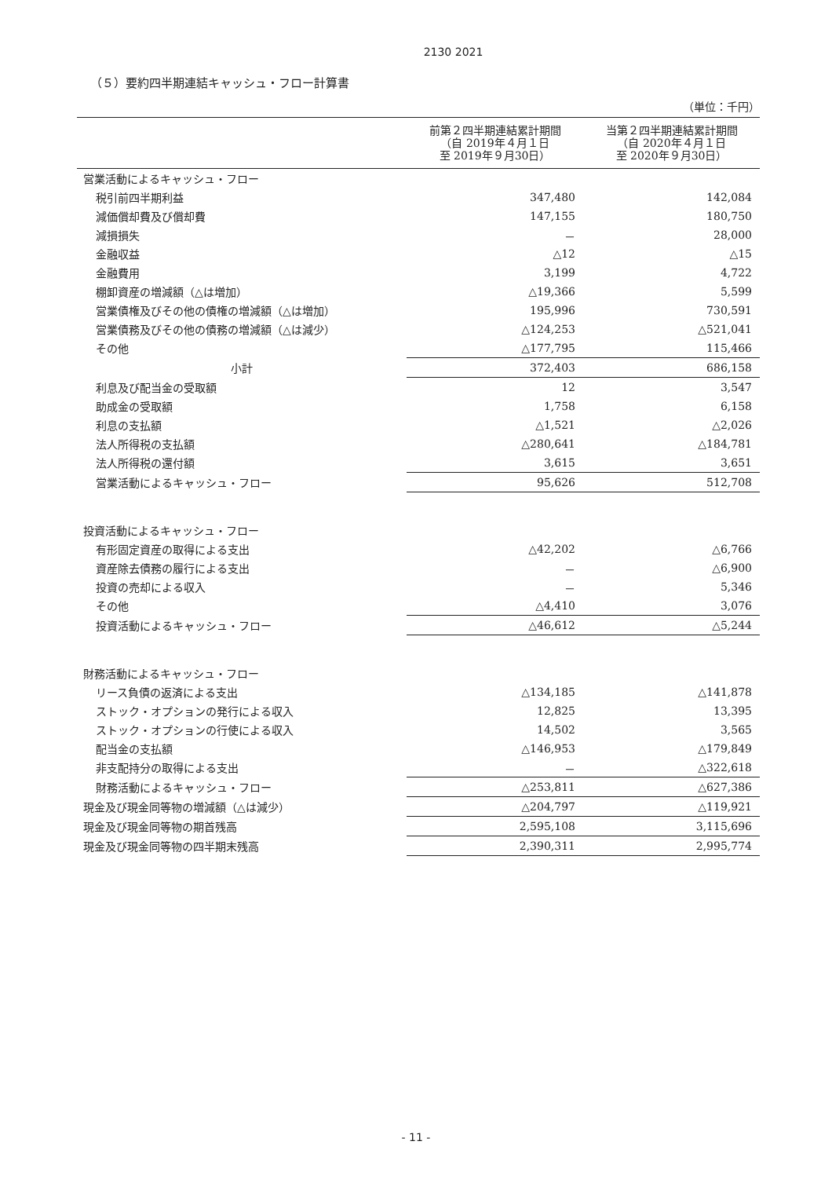2130 2021
（５）要約四半期連結キャッシュ・フロー計算書
（単位：千円）
| | 前第２四半期連結累計期間 （自 2019年４月１日 至 2019年９月30日） | 当第２四半期連結累計期間 （自 2020年４月１日 至 2020年９月30日） |
| --- | --- | --- |
| 営業活動によるキャッシュ・フロー | | |
| 税引前四半期利益 | 347,480 | 142,084 |
| 減価償却費及び償却費 | 147,155 | 180,750 |
| 減損損失 | － | 28,000 |
| 金融収益 | △12 | △15 |
| 金融費用 | 3,199 | 4,722 |
| 棚卸資産の増減額（△は増加） | △19,366 | 5,599 |
| 営業債権及びその他の債権の増減額（△は増加） | 195,996 | 730,591 |
| 営業債務及びその他の債務の増減額（△は減少） | △124,253 | △521,041 |
| その他 | △177,795 | 115,466 |
| 小計 | 372,403 | 686,158 |
| 利息及び配当金の受取額 | 12 | 3,547 |
| 助成金の受取額 | 1,758 | 6,158 |
| 利息の支払額 | △1,521 | △2,026 |
| 法人所得税の支払額 | △280,641 | △184,781 |
| 法人所得税の還付額 | 3,615 | 3,651 |
| 営業活動によるキャッシュ・フロー | 95,626 | 512,708 |
| 投資活動によるキャッシュ・フロー | | |
| 有形固定資産の取得による支出 | △42,202 | △6,766 |
| 資産除去債務の履行による支出 | － | △6,900 |
| 投資の売却による収入 | － | 5,346 |
| その他 | △4,410 | 3,076 |
| 投資活動によるキャッシュ・フロー | △46,612 | △5,244 |
| 財務活動によるキャッシュ・フロー | | |
| リース負債の返済による支出 | △134,185 | △141,878 |
| ストック・オプションの発行による収入 | 12,825 | 13,395 |
| ストック・オプションの行使による収入 | 14,502 | 3,565 |
| 配当金の支払額 | △146,953 | △179,849 |
| 非支配持分の取得による支出 | － | △322,618 |
| 財務活動によるキャッシュ・フロー | △253,811 | △627,386 |
| 現金及び現金同等物の増減額（△は減少） | △204,797 | △119,921 |
| 現金及び現金同等物の期首残高 | 2,595,108 | 3,115,696 |
| 現金及び現金同等物の四半期末残高 | 2,390,311 | 2,995,774 |
- 11 -